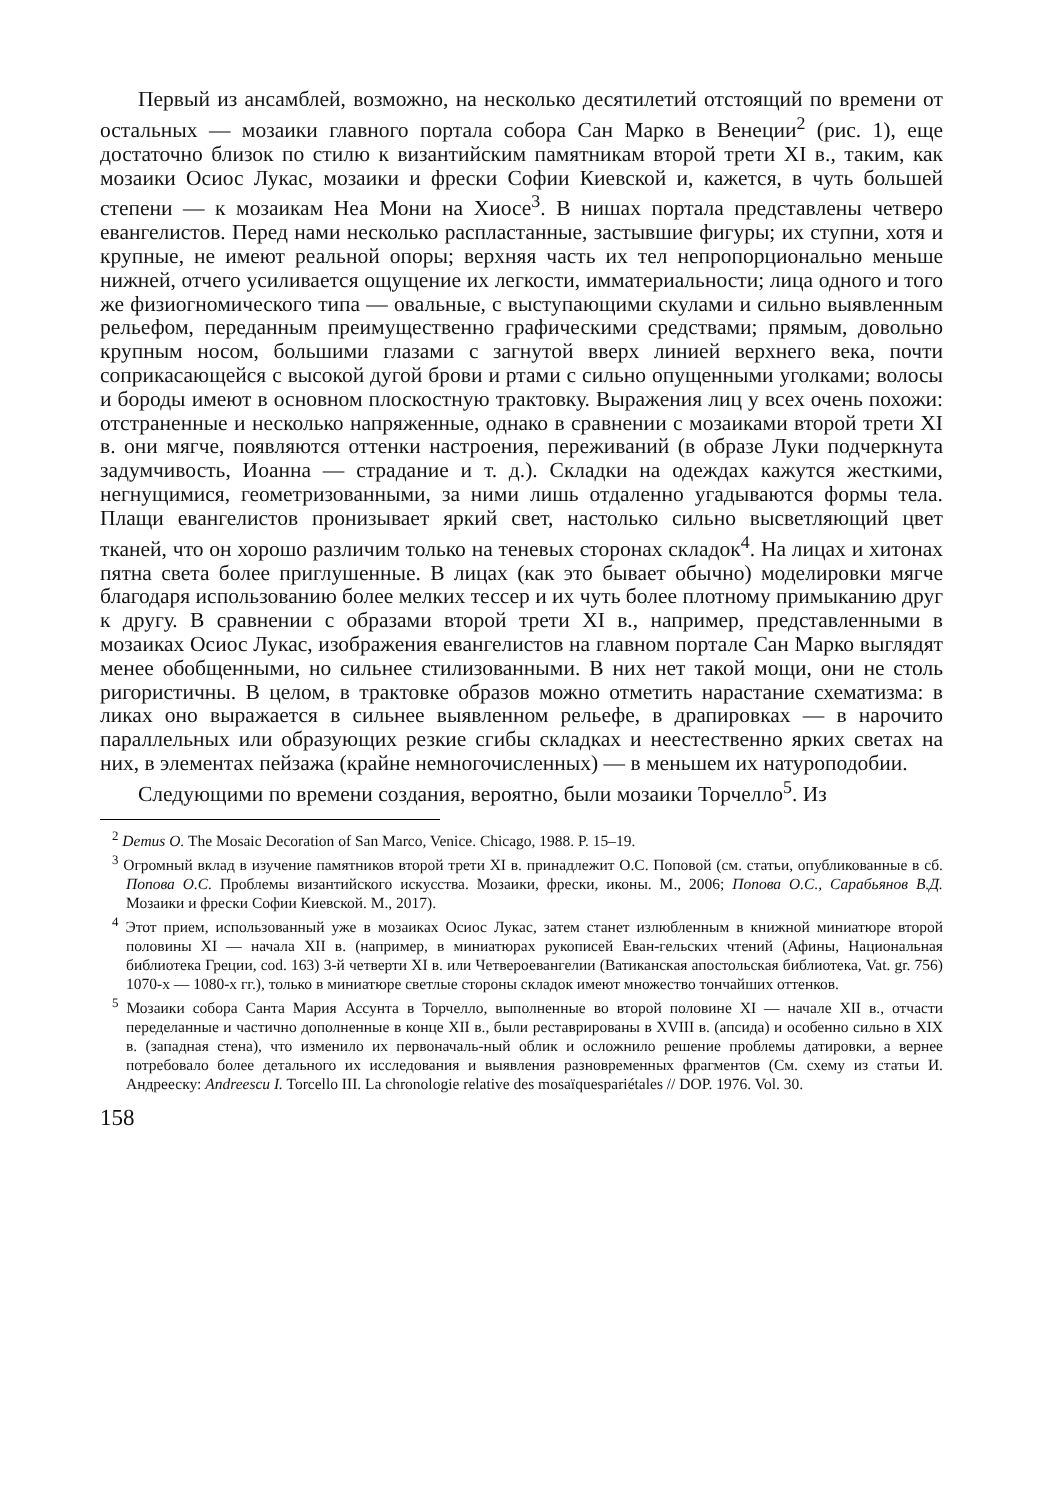Первый из ансамблей, возможно, на несколько десятилетий отстоящий по времени от остальных — мозаики главного портала собора Сан Марко в Венеции<sup>2</sup> (рис. 1), еще достаточно близок по стилю к византийским памятникам второй трети XI в., таким, как мозаики Осиос Лукас, мозаики и фрески Софии Киевской и, кажется, в чуть большей степени — к мозаикам Неа Мони на Хиосе<sup>3</sup>. В нишах портала представлены четверо евангелистов. Перед нами несколько распластанные, застывшие фигуры; их ступни, хотя и крупные, не имеют реальной опоры; верхняя часть их тел непропорционально меньше нижней, отчего усиливается ощущение их легкости, имматериальности; лица одного и того же физиогномического типа — овальные, с выступающими скулами и сильно выявленным рельефом, переданным преимущественно графическими средствами; прямым, довольно крупным носом, большими глазами с загнутой вверх линией верхнего века, почти соприкасающейся с высокой дугой брови и ртами с сильно опущенными уголками; волосы и бороды имеют в основном плоскостную трактовку. Выражения лиц у всех очень похожи: отстраненные и несколько напряженные, однако в сравнении с мозаиками второй трети XI в. они мягче, появляются оттенки настроения, переживаний (в образе Луки подчеркнута задумчивость, Иоанна — страдание и т. д.). Складки на одеждах кажутся жесткими, негнущимися, геометризованными, за ними лишь отдаленно угадываются формы тела. Плащи евангелистов пронизывает яркий свет, настолько сильно высветляющий цвет тканей, что он хорошо различим только на теневых сторонах складок<sup>4</sup>. На лицах и хитонах пятна света более приглушенные. В лицах (как это бывает обычно) моделировки мягче благодаря использованию более мелких тессер и их чуть более плотному примыканию друг к другу. В сравнении с образами второй трети XI в., например, представленными в мозаиках Осиос Лукас, изображения евангелистов на главном портале Сан Марко выглядят менее обобщенными, но сильнее стилизованными. В них нет такой мощи, они не столь ригористичны. В целом, в трактовке образов можно отметить нарастание схематизма: в ликах оно выражается в сильнее выявленном рельефе, в драпировках — в нарочито параллельных или образующих резкие сгибы складках и неестественно ярких светах на них, в элементах пейзажа (крайне немногочисленных) — в меньшем их натуроподобии.
Следующими по времени создания, вероятно, были мозаики Торчелло<sup>5</sup>. Из
<sup>2</sup> Demus O. The Mosaic Decoration of San Marco, Venice. Chicago, 1988. P. 15–19.
<sup>3</sup> Огромный вклад в изучение памятников второй трети XI в. принадлежит О.С. Поповой (см. статьи, опубликованные в сб. Попова О.С. Проблемы византийского искусства. Мозаики, фрески, иконы. М., 2006; Попова О.С., Сарабьянов В.Д. Мозаики и фрески Софии Киевской. М., 2017).
<sup>4</sup> Этот прием, использованный уже в мозаиках Осиос Лукас, затем станет излюбленным в книжной миниатюре второй половины XI — начала XII в. (например, в миниатюрах рукописей Еван-гельских чтений (Афины, Национальная библиотека Греции, cod. 163) 3-й четверти XI в. или Четвероевангелии (Ватиканская апостольская библиотека, Vat. gr. 756) 1070-х — 1080-х гг.), только в миниатюре светлые стороны складок имеют множество тончайших оттенков.
<sup>5</sup> Мозаики собора Санта Мария Ассунта в Торчелло, выполненные во второй половине XI — начале XII в., отчасти переделанные и частично дополненные в конце XII в., были реставрированы в XVIII в. (апсида) и особенно сильно в XIX в. (западная стена), что изменило их первоначаль-ный облик и осложнило решение проблемы датировки, а вернее потребовало более детального их исследования и выявления разновременных фрагментов (См. схему из статьи И. Андрееску: Andreescu I. Torcello III. La chronologie relative des mosaïquespariétales // DOP. 1976. Vol. 30.
158